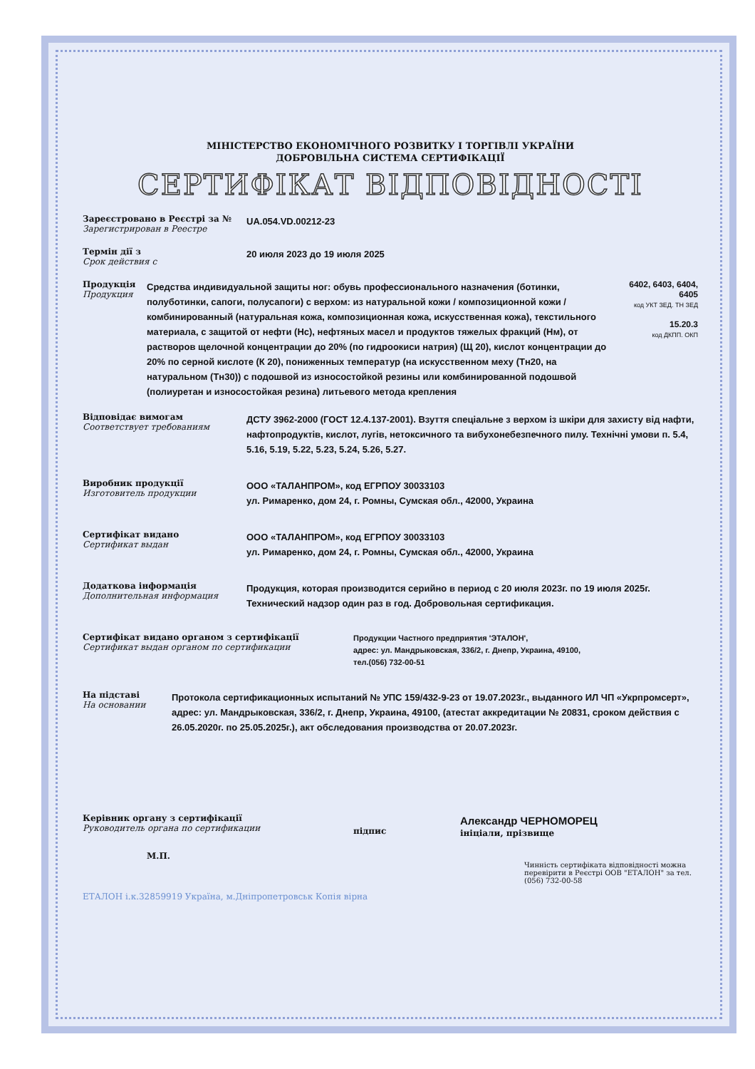МІНІСТЕРСТВО ЕКОНОМІЧНОГО РОЗВИТКУ І ТОРГІВЛІ УКРАЇНИ
ДОБРОВІЛЬНА СИСТЕМА СЕРТИФІКАЦІЇ
СЕРТИФІКАТ ВІДПОВІДНОСТІ
Зареєстровано в Реєстрі за №
Зарегистрирован в Реестре
UA.054.VD.00212-23
Термін дії з
Срок действия с
20 июля 2023 до 19 июля 2025
Продукція
Продукция
Средства индивидуальной защиты ног: обувь профессионального назначения (ботинки, полуботинки, сапоги, полусапоги) с верхом: из натуральной кожи / композиционной кожи / комбинированный (натуральная кожа, композиционная кожа, искусственная кожа), текстильного материала, с защитой от нефти (Нс), нефтяных масел и продуктов тяжелых фракций (Нм), от растворов щелочной концентрации до 20% (по гидроокиси натрия) (Щ 20), кислот концентрации до 20% по серной кислоте (К 20), пониженных температур (на искусственном меху (Тн20, на натуральном (Тн30)) с подошвой из износостойкой резины или комбинированной подошвой (полиуретан и износостойкая резина) литьевого метода крепления
6402, 6403, 6404, 6405
код УКТ ЗЕД. ТН ЗЕД
15.20.3
код ДКПП. ОКП
Відповідає вимогам
Соответствует требованиям
ДСТУ 3962-2000 (ГОСТ 12.4.137-2001). Взуття спеціальне з верхом із шкіри для захисту від нафти, нафтопродуктів, кислот, лугів, нетоксичного та вибухонебезпечного пилу. Технічні умови п. 5.4, 5.16, 5.19, 5.22, 5.23, 5.24, 5.26, 5.27.
Виробник продукції
Изготовитель продукции
ООО «ТАЛАНПРОМ», код ЕГРПОУ 30033103
ул. Римаренко, дом 24, г. Ромны, Сумская обл., 42000, Украина
Сертифікат видано
Сертификат выдан
ООО «ТАЛАНПРОМ», код ЕГРПОУ 30033103
ул. Римаренко, дом 24, г. Ромны, Сумская обл., 42000, Украина
Додаткова інформація
Дополнительная информация
Продукция, которая производится серийно в период с 20 июля 2023г. по 19 июля 2025г. Технический надзор один раз в год. Добровольная сертификация.
Сертифікат видано органом з сертифікації
Сертификат выдан органом по сертификации
Продукции Частного предприятия 'ЭТАЛОН',
адрес: ул. Мандрыковская, 336/2, г. Днепр, Украина, 49100,
тел.(056) 732-00-51
На підставі
На основании
Протокола сертификационных испытаний № УПС 159/432-9-23 от 19.07.2023г., выданного ИЛ ЧП «Укрпромсерт», адрес: ул. Мандрыковская, 336/2, г. Днепр, Украина, 49100, (атестат аккредитации № 20831, сроком действия с 26.05.2020г. по 25.05.2025г.), акт обследования производства от 20.07.2023г.
Керівник органу з сертифікації
Руководитель органа по сертификации
підпис
Александр ЧЕРНОМОРЕЦ
ініціали, прізвище
М.П.
Чинність сертифіката відповідності можна перевірити в Реєстрі ООВ "ЕТАЛОН" за тел. (056) 732-00-58
ЕТАЛОН і.к.32859919 Україна, м.Дніпропетровськ Копія вірна